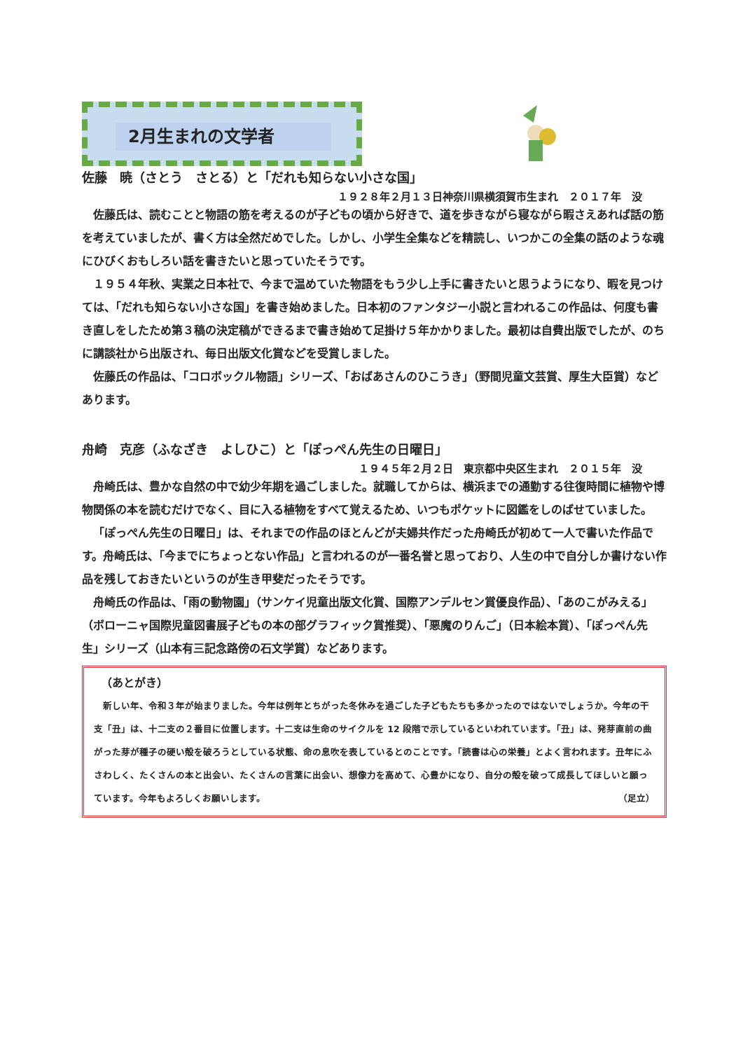2月生まれの文学者
佐藤　暁（さとう　さとる）と「だれも知らない小さな国」
１９２８年２月１３日神奈川県横須賀市生まれ　２０１７年　没
佐藤氏は、読むことと物語の筋を考えるのが子どもの頃から好きで、道を歩きながら寝ながら暇さえあれば話の筋を考えていましたが、書く方は全然だめでした。しかし、小学生全集などを精読し、いつかこの全集の話のような魂にひびくおもしろい話を書きたいと思っていたそうです。
１９５４年秋、実業之日本社で、今まで温めていた物語をもう少し上手に書きたいと思うようになり、暇を見つけては、「だれも知らない小さな国」を書き始めました。日本初のファンタジー小説と言われるこの作品は、何度も書き直しをしたため第３稿の決定稿ができるまで書き始めて足掛け５年かかりました。最初は自費出版でしたが、のちに講談社から出版され、毎日出版文化賞などを受賞しました。
佐藤氏の作品は、「コロボックル物語」シリーズ、「おばあさんのひこうき」（野間児童文芸賞、厚生大臣賞）などあります。
舟崎　克彦（ふなざき　よしひこ）と「ぽっぺん先生の日曜日」
１９４５年２月２日　東京都中央区生まれ　２０１５年　没
舟崎氏は、豊かな自然の中で幼少年期を過ごしました。就職してからは、横浜までの通勤する往復時間に植物や博物関係の本を読むだけでなく、目に入る植物をすべて覚えるため、いつもポケットに図鑑をしのばせていました。
「ぽっぺん先生の日曜日」は、それまでの作品のほとんどが夫婦共作だった舟崎氏が初めて一人で書いた作品です。舟崎氏は、「今までにちょっとない作品」と言われるのが一番名誉と思っており、人生の中で自分しか書けない作品を残しておきたいというのが生き甲斐だったそうです。
舟崎氏の作品は、「雨の動物園」（サンケイ児童出版文化賞、国際アンデルセン賞優良作品）、「あのこがみえる」（ボローニャ国際児童図書展子どもの本の部グラフィック賞推奨）、「悪魔のりんご」（日本絵本賞）、「ぽっぺん先生」シリーズ（山本有三記念路傍の石文学賞）などあります。
（あとがき）
新しい年、令和３年が始まりました。今年は例年とちがった冬休みを過ごした子どもたちも多かったのではないでしょうか。今年の干支「丑」は、十二支の２番目に位置します。十二支は生命のサイクルを 12 段階で示しているといわれています。「丑」は、発芽直前の曲がった芽が種子の硬い殻を破ろうとしている状態、命の息吹を表しているとのことです。「読書は心の栄養」とよく言われます。丑年にふさわしく、たくさんの本と出会い、たくさんの言葉に出会い、想像力を高めて、心豊かになり、自分の殻を破って成長してほしいと願っています。今年もよろしくお願いします。 （足立）